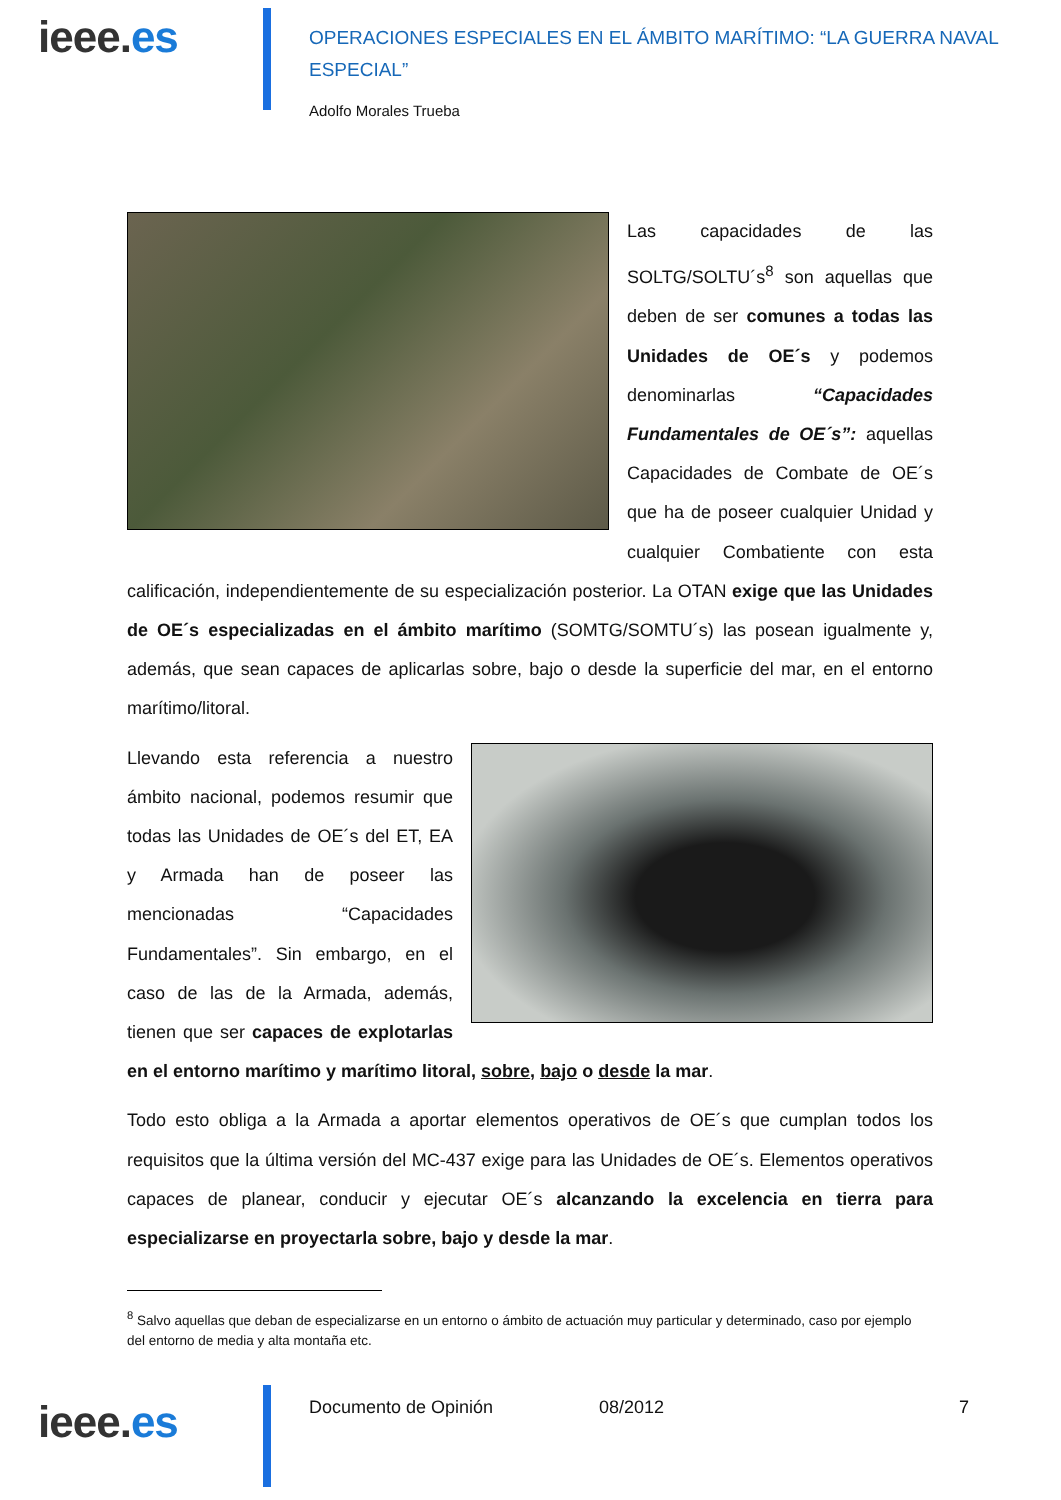ieee.es
OPERACIONES ESPECIALES EN EL ÁMBITO MARÍTIMO: “LA GUERRA NAVAL ESPECIAL”
Adolfo Morales Trueba
Las capacidades de las SOLTG/SOLTU´s<sup>8</sup> son aquellas que deben de ser comunes a todas las Unidades de OE´s y podemos denominarlas “Capacidades Fundamentales de OE´s”: aquellas Capacidades de Combate de OE´s que ha de poseer cualquier Unidad y cualquier Combatiente con esta calificación, independientemente de su especialización posterior. La OTAN exige que las Unidades de OE´s especializadas en el ámbito marítimo (SOMTG/SOMTU´s) las posean igualmente y, además, que sean capaces de aplicarlas sobre, bajo o desde la superficie del mar, en el entorno marítimo/litoral.
Llevando esta referencia a nuestro ámbito nacional, podemos resumir que todas las Unidades de OE´s del ET, EA y Armada han de poseer las mencionadas “Capacidades Fundamentales”. Sin embargo, en el caso de las de la Armada, además, tienen que ser capaces de explotarlas en el entorno marítimo y marítimo litoral, sobre, bajo o desde la mar.
Todo esto obliga a la Armada a aportar elementos operativos de OE´s que cumplan todos los requisitos que la última versión del MC-437 exige para las Unidades de OE´s. Elementos operativos capaces de planear, conducir y ejecutar OE´s alcanzando la excelencia en tierra para especializarse en proyectarla sobre, bajo y desde la mar.
<sup>8</sup> Salvo aquellas que deban de especializarse en un entorno o ámbito de actuación muy particular y determinado, caso por ejemplo del entorno de media y alta montaña etc.
ieee.es
Documento de Opinión 08/2012 7